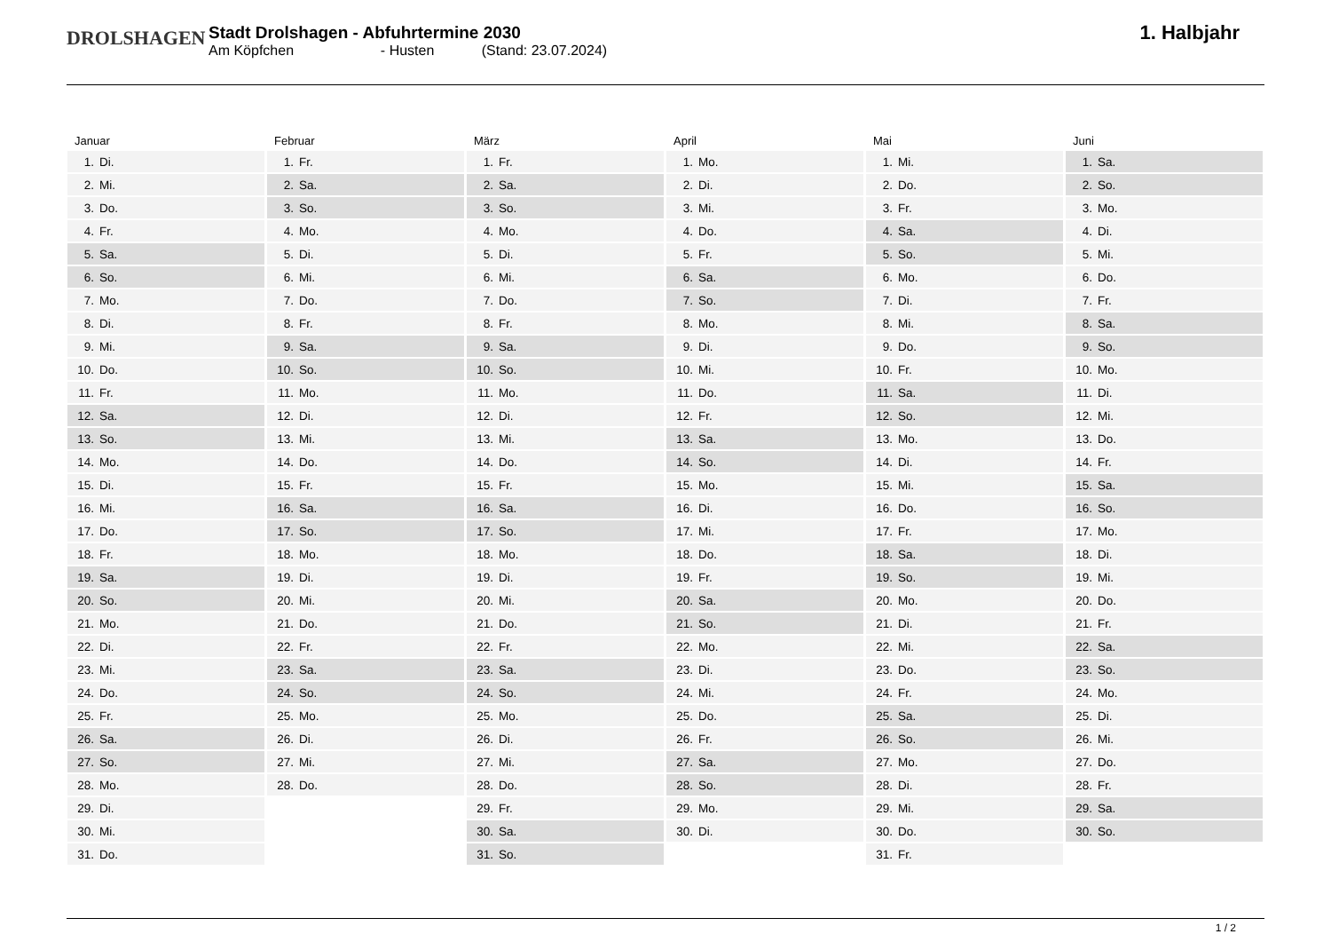DROLSHAGEN
Stadt Drolshagen - Abfuhrtermine 2030
Am Köpfchen - Husten (Stand: 23.07.2024)
1. Halbjahr
Januar
| 1. | Di. |
| 2. | Mi. |
| 3. | Do. |
| 4. | Fr. |
| 5. | Sa. |
| 6. | So. |
| 7. | Mo. |
| 8. | Di. |
| 9. | Mi. |
| 10. | Do. |
| 11. | Fr. |
| 12. | Sa. |
| 13. | So. |
| 14. | Mo. |
| 15. | Di. |
| 16. | Mi. |
| 17. | Do. |
| 18. | Fr. |
| 19. | Sa. |
| 20. | So. |
| 21. | Mo. |
| 22. | Di. |
| 23. | Mi. |
| 24. | Do. |
| 25. | Fr. |
| 26. | Sa. |
| 27. | So. |
| 28. | Mo. |
| 29. | Di. |
| 30. | Mi. |
| 31. | Do. |
Februar
| 1. | Fr. |
| 2. | Sa. |
| 3. | So. |
| 4. | Mo. |
| 5. | Di. |
| 6. | Mi. |
| 7. | Do. |
| 8. | Fr. |
| 9. | Sa. |
| 10. | So. |
| 11. | Mo. |
| 12. | Di. |
| 13. | Mi. |
| 14. | Do. |
| 15. | Fr. |
| 16. | Sa. |
| 17. | So. |
| 18. | Mo. |
| 19. | Di. |
| 20. | Mi. |
| 21. | Do. |
| 22. | Fr. |
| 23. | Sa. |
| 24. | So. |
| 25. | Mo. |
| 26. | Di. |
| 27. | Mi. |
| 28. | Do. |
März
| 1. | Fr. |
| 2. | Sa. |
| 3. | So. |
| 4. | Mo. |
| 5. | Di. |
| 6. | Mi. |
| 7. | Do. |
| 8. | Fr. |
| 9. | Sa. |
| 10. | So. |
| 11. | Mo. |
| 12. | Di. |
| 13. | Mi. |
| 14. | Do. |
| 15. | Fr. |
| 16. | Sa. |
| 17. | So. |
| 18. | Mo. |
| 19. | Di. |
| 20. | Mi. |
| 21. | Do. |
| 22. | Fr. |
| 23. | Sa. |
| 24. | So. |
| 25. | Mo. |
| 26. | Di. |
| 27. | Mi. |
| 28. | Do. |
| 29. | Fr. |
| 30. | Sa. |
| 31. | So. |
April
| 1. | Mo. |
| 2. | Di. |
| 3. | Mi. |
| 4. | Do. |
| 5. | Fr. |
| 6. | Sa. |
| 7. | So. |
| 8. | Mo. |
| 9. | Di. |
| 10. | Mi. |
| 11. | Do. |
| 12. | Fr. |
| 13. | Sa. |
| 14. | So. |
| 15. | Mo. |
| 16. | Di. |
| 17. | Mi. |
| 18. | Do. |
| 19. | Fr. |
| 20. | Sa. |
| 21. | So. |
| 22. | Mo. |
| 23. | Di. |
| 24. | Mi. |
| 25. | Do. |
| 26. | Fr. |
| 27. | Sa. |
| 28. | So. |
| 29. | Mo. |
| 30. | Di. |
Mai
| 1. | Mi. |
| 2. | Do. |
| 3. | Fr. |
| 4. | Sa. |
| 5. | So. |
| 6. | Mo. |
| 7. | Di. |
| 8. | Mi. |
| 9. | Do. |
| 10. | Fr. |
| 11. | Sa. |
| 12. | So. |
| 13. | Mo. |
| 14. | Di. |
| 15. | Mi. |
| 16. | Do. |
| 17. | Fr. |
| 18. | Sa. |
| 19. | So. |
| 20. | Mo. |
| 21. | Di. |
| 22. | Mi. |
| 23. | Do. |
| 24. | Fr. |
| 25. | Sa. |
| 26. | So. |
| 27. | Mo. |
| 28. | Di. |
| 29. | Mi. |
| 30. | Do. |
| 31. | Fr. |
Juni
| 1. | Sa. |
| 2. | So. |
| 3. | Mo. |
| 4. | Di. |
| 5. | Mi. |
| 6. | Do. |
| 7. | Fr. |
| 8. | Sa. |
| 9. | So. |
| 10. | Mo. |
| 11. | Di. |
| 12. | Mi. |
| 13. | Do. |
| 14. | Fr. |
| 15. | Sa. |
| 16. | So. |
| 17. | Mo. |
| 18. | Di. |
| 19. | Mi. |
| 20. | Do. |
| 21. | Fr. |
| 22. | Sa. |
| 23. | So. |
| 24. | Mo. |
| 25. | Di. |
| 26. | Mi. |
| 27. | Do. |
| 28. | Fr. |
| 29. | Sa. |
| 30. | So. |
1 / 2